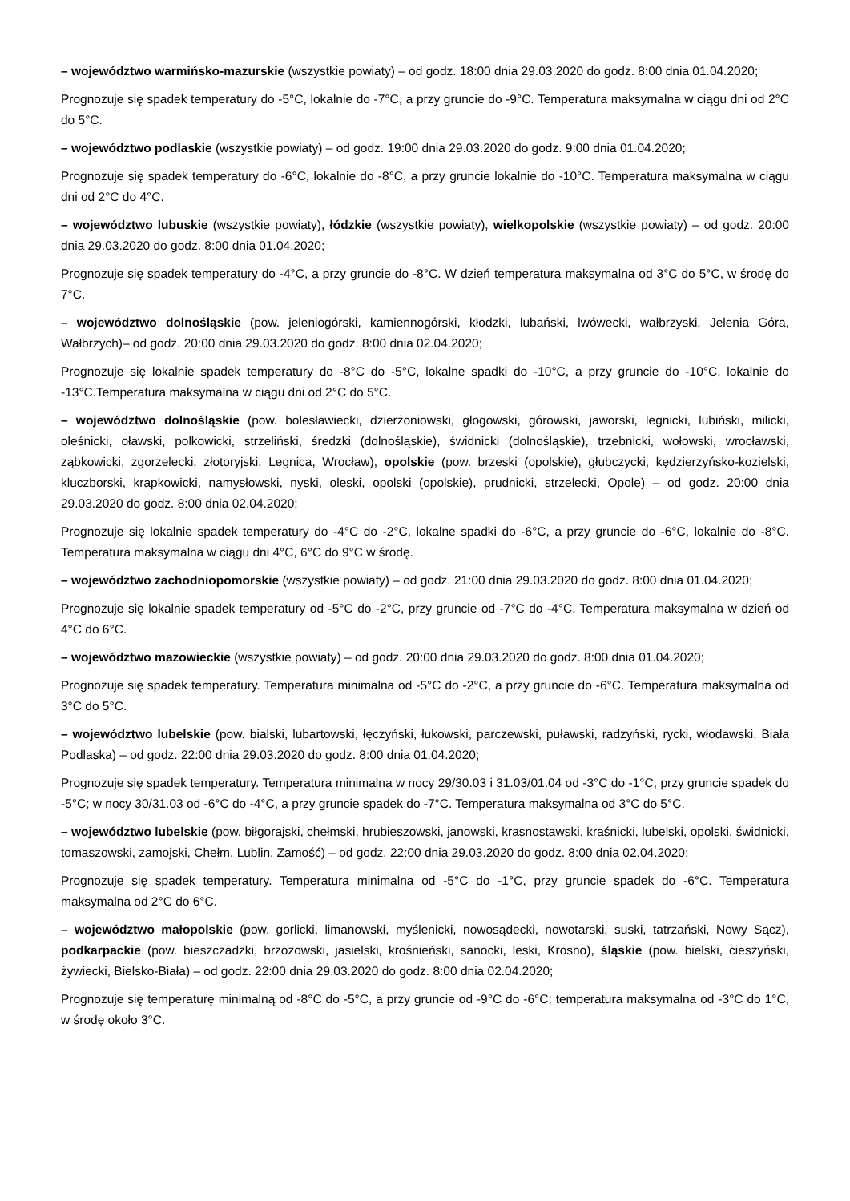– województwo warmińsko-mazurskie (wszystkie powiaty) – od godz. 18:00 dnia 29.03.2020 do godz. 8:00 dnia 01.04.2020;
Prognozuje się spadek temperatury do -5°C, lokalnie do -7°C, a przy gruncie do -9°C. Temperatura maksymalna w ciągu dni od 2°C do 5°C.
– województwo podlaskie (wszystkie powiaty) – od godz. 19:00 dnia 29.03.2020 do godz. 9:00 dnia 01.04.2020;
Prognozuje się spadek temperatury do -6°C, lokalnie do -8°C, a przy gruncie lokalnie do -10°C. Temperatura maksymalna w ciągu dni od 2°C do 4°C.
– województwo lubuskie (wszystkie powiaty), łódzkie (wszystkie powiaty), wielkopolskie (wszystkie powiaty) – od godz. 20:00 dnia 29.03.2020 do godz. 8:00 dnia 01.04.2020;
Prognozuje się spadek temperatury do -4°C, a przy gruncie do -8°C. W dzień temperatura maksymalna od 3°C do 5°C, w środę do 7°C.
– województwo dolnośląskie (pow. jeleniogórski, kamiennogórski, kłodzki, lubański, lwówecki, wałbrzyski, Jelenia Góra, Wałbrzych)– od godz. 20:00 dnia 29.03.2020 do godz. 8:00 dnia 02.04.2020;
Prognozuje się lokalnie spadek temperatury do -8°C do -5°C, lokalne spadki do -10°C, a przy gruncie do -10°C, lokalnie do -13°C.Temperatura maksymalna w ciągu dni od 2°C do 5°C.
– województwo dolnośląskie (pow. bolesławiecki, dzierżoniowski, głogowski, górowski, jaworski, legnicki, lubiński, milicki, oleśnicki, oławski, polkowicki, strzeliński, średzki (dolnośląskie), świdnicki (dolnośląskie), trzebnicki, wołowski, wrocławski, ząbkowicki, zgorzelecki, złotoryjski, Legnica, Wrocław), opolskie (pow. brzeski (opolskie), głubczycki, kędzierzyńsko-kozielski, kluczborski, krapkowicki, namysłowski, nyski, oleski, opolski (opolskie), prudnicki, strzelecki, Opole) – od godz. 20:00 dnia 29.03.2020 do godz. 8:00 dnia 02.04.2020;
Prognozuje się lokalnie spadek temperatury do -4°C do -2°C, lokalne spadki do -6°C, a przy gruncie do -6°C, lokalnie do -8°C. Temperatura maksymalna w ciągu dni 4°C, 6°C do 9°C w środę.
– województwo zachodniopomorskie (wszystkie powiaty) – od godz. 21:00 dnia 29.03.2020 do godz. 8:00 dnia 01.04.2020;
Prognozuje się lokalnie spadek temperatury od -5°C do -2°C, przy gruncie od -7°C do -4°C. Temperatura maksymalna w dzień od 4°C do 6°C.
– województwo mazowieckie (wszystkie powiaty) – od godz. 20:00 dnia 29.03.2020 do godz. 8:00 dnia 01.04.2020;
Prognozuje się spadek temperatury. Temperatura minimalna od -5°C do -2°C, a przy gruncie do -6°C. Temperatura maksymalna od 3°C do 5°C.
– województwo lubelskie (pow. bialski, lubartowski, łęczyński, łukowski, parczewski, puławski, radzyński, rycki, włodawski, Biała Podlaska) – od godz. 22:00 dnia 29.03.2020 do godz. 8:00 dnia 01.04.2020;
Prognozuje się spadek temperatury. Temperatura minimalna w nocy 29/30.03 i 31.03/01.04 od -3°C do -1°C, przy gruncie spadek do -5°C; w nocy 30/31.03 od -6°C do -4°C, a przy gruncie spadek do -7°C. Temperatura maksymalna od 3°C do 5°C.
– województwo lubelskie (pow. biłgorajski, chełmski, hrubieszowski, janowski, krasnostawski, kraśnicki, lubelski, opolski, świdnicki, tomaszowski, zamojski, Chełm, Lublin, Zamość) – od godz. 22:00 dnia 29.03.2020 do godz. 8:00 dnia 02.04.2020;
Prognozuje się spadek temperatury. Temperatura minimalna od -5°C do -1°C, przy gruncie spadek do -6°C. Temperatura maksymalna od 2°C do 6°C.
– województwo małopolskie (pow. gorlicki, limanowski, myślenicki, nowosądecki, nowotarski, suski, tatrzański, Nowy Sącz), podkarpackie (pow. bieszczadzki, brzozowski, jasielski, krośnieński, sanocki, leski, Krosno), śląskie (pow. bielski, cieszyński, żywiecki, Bielsko-Biała) – od godz. 22:00 dnia 29.03.2020 do godz. 8:00 dnia 02.04.2020;
Prognozuje się temperaturę minimalną od -8°C do -5°C, a przy gruncie od -9°C do -6°C; temperatura maksymalna od -3°C do 1°C, w środę około 3°C.